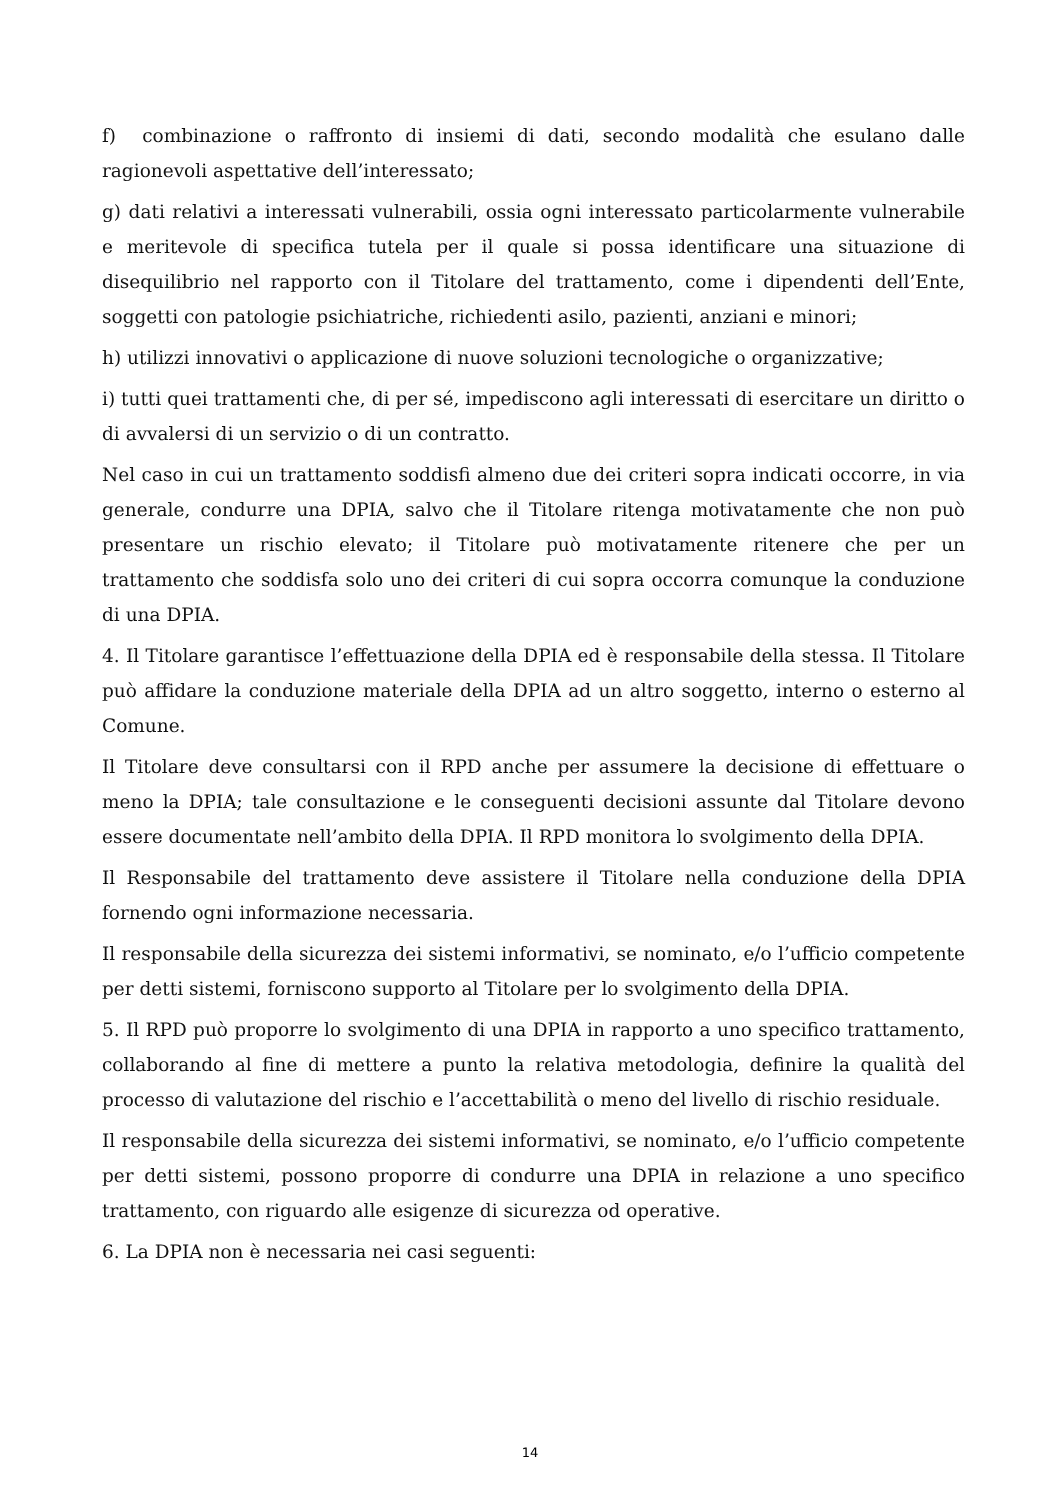f) combinazione o raffronto di insiemi di dati, secondo modalità che esulano dalle ragionevoli aspettative dell’interessato;
g) dati relativi a interessati vulnerabili, ossia ogni interessato particolarmente vulnerabile e meritevole di specifica tutela per il quale si possa identificare una situazione di disequilibrio nel rapporto con il Titolare del trattamento, come i dipendenti dell’Ente, soggetti con patologie psichiatriche, richiedenti asilo, pazienti, anziani e minori;
h) utilizzi innovativi o applicazione di nuove soluzioni tecnologiche o organizzative;
i) tutti quei trattamenti che, di per sé, impediscono agli interessati di esercitare un diritto o di avvalersi di un servizio o di un contratto.
Nel caso in cui un trattamento soddisfi almeno due dei criteri sopra indicati occorre, in via generale, condurre una DPIA, salvo che il Titolare ritenga motivatamente che non può presentare un rischio elevato; il Titolare può motivatamente ritenere che per un trattamento che soddisfa solo uno dei criteri di cui sopra occorra comunque la conduzione di una DPIA.
4. Il Titolare garantisce l’effettuazione della DPIA ed è responsabile della stessa. Il Titolare può affidare la conduzione materiale della DPIA ad un altro soggetto, interno o esterno al Comune.
Il Titolare deve consultarsi con il RPD anche per assumere la decisione di effettuare o meno la DPIA; tale consultazione e le conseguenti decisioni assunte dal Titolare devono essere documentate nell’ambito della DPIA. Il RPD monitora lo svolgimento della DPIA.
Il Responsabile del trattamento deve assistere il Titolare nella conduzione della DPIA fornendo ogni informazione necessaria.
Il responsabile della sicurezza dei sistemi informativi, se nominato, e/o l’ufficio competente per detti sistemi, forniscono supporto al Titolare per lo svolgimento della DPIA.
5. Il RPD può proporre lo svolgimento di una DPIA in rapporto a uno specifico trattamento, collaborando al fine di mettere a punto la relativa metodologia, definire la qualità del processo di valutazione del rischio e l’accettabilità o meno del livello di rischio residuale.
Il responsabile della sicurezza dei sistemi informativi, se nominato, e/o l’ufficio competente per detti sistemi, possono proporre di condurre una DPIA in relazione a uno specifico trattamento, con riguardo alle esigenze di sicurezza od operative.
6. La DPIA non è necessaria nei casi seguenti:
14